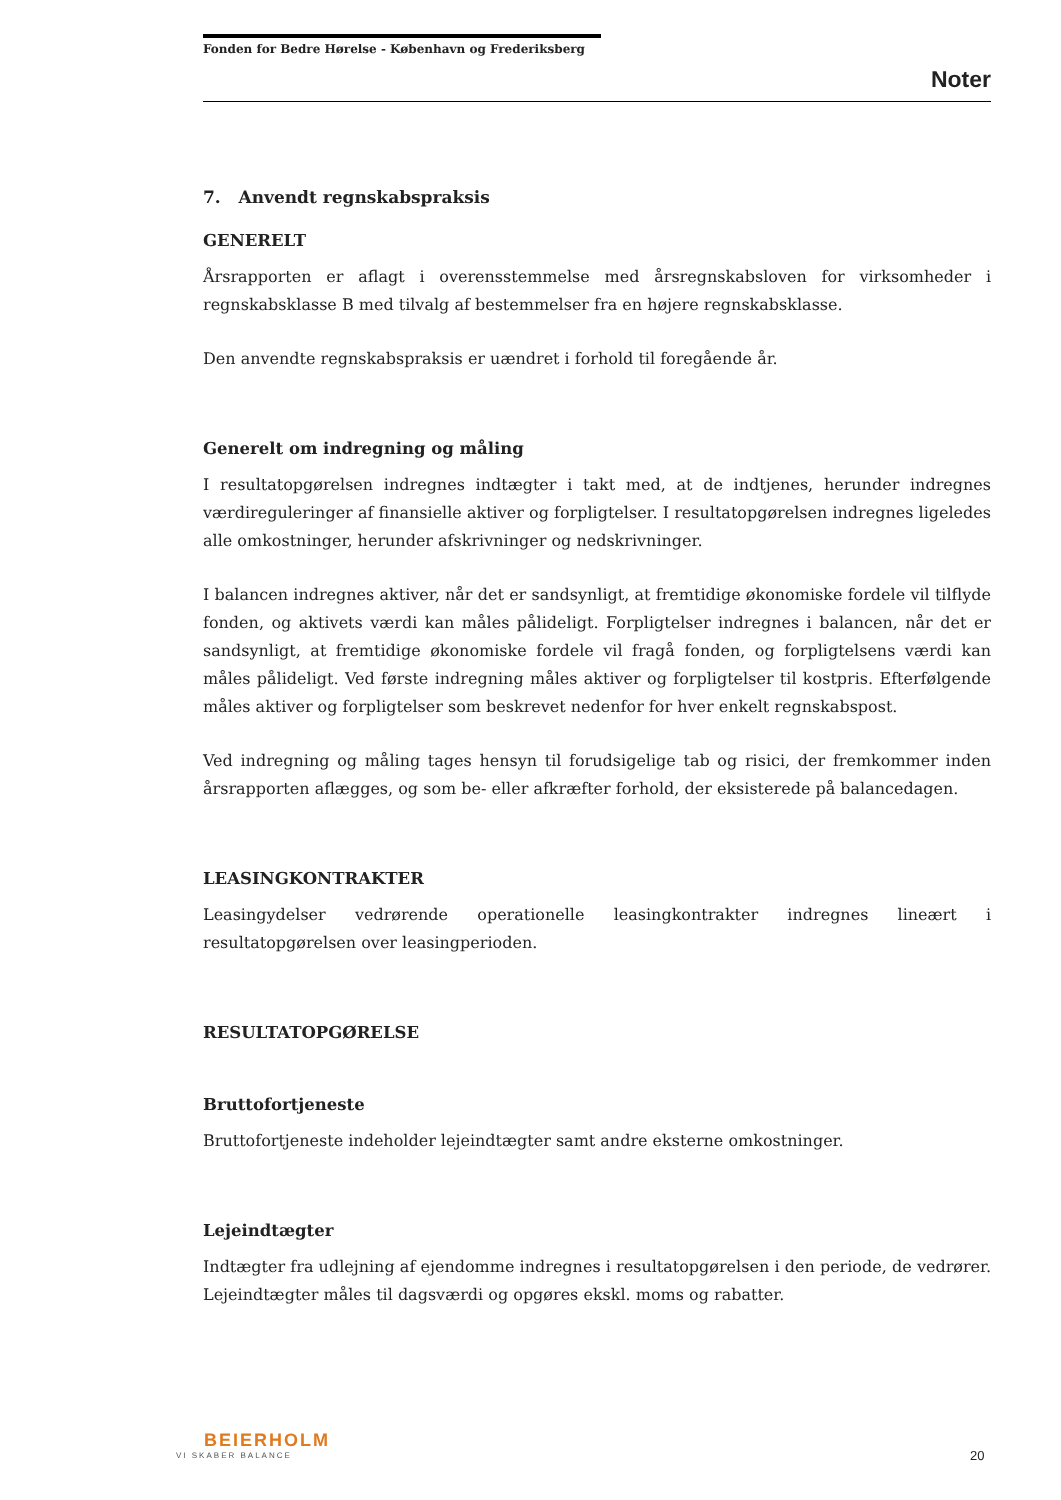Fonden for Bedre Hørelse - København og Frederiksberg
Noter
7. Anvendt regnskabspraksis
GENERELT
Årsrapporten er aflagt i overensstemmelse med årsregnskabsloven for virksomheder i regnskabsklasse B med tilvalg af bestemmelser fra en højere regnskabsklasse.
Den anvendte regnskabspraksis er uændret i forhold til foregående år.
Generelt om indregning og måling
I resultatopgørelsen indregnes indtægter i takt med, at de indtjenes, herunder indregnes værdireguleringer af finansielle aktiver og forpligtelser. I resultatopgørelsen indregnes ligeledes alle omkostninger, herunder afskrivninger og nedskrivninger.
I balancen indregnes aktiver, når det er sandsynligt, at fremtidige økonomiske fordele vil tilflyde fonden, og aktivets værdi kan måles pålideligt. Forpligtelser indregnes i balancen, når det er sandsynligt, at fremtidige økonomiske fordele vil fragå fonden, og forpligtelsens værdi kan måles pålideligt. Ved første indregning måles aktiver og forpligtelser til kostpris. Efterfølgende måles aktiver og forpligtelser som beskrevet nedenfor for hver enkelt regnskabspost.
Ved indregning og måling tages hensyn til forudsigelige tab og risici, der fremkommer inden årsrapporten aflægges, og som be- eller afkræfter forhold, der eksisterede på balancedagen.
LEASINGKONTRAKTER
Leasingydelser vedrørende operationelle leasingkontrakter indregnes lineært i resultatopgørelsen over leasingperioden.
RESULTATOPGØRELSE
Bruttofortjeneste
Bruttofortjeneste indeholder lejeindtægter samt andre eksterne omkostninger.
Lejeindtægter
Indtægter fra udlejning af ejendomme indregnes i resultatopgørelsen i den periode, de vedrører. Lejeindtægter måles til dagsværdi og opgøres ekskl. moms og rabatter.
BEIERHOLM
VI SKABER BALANCE
20